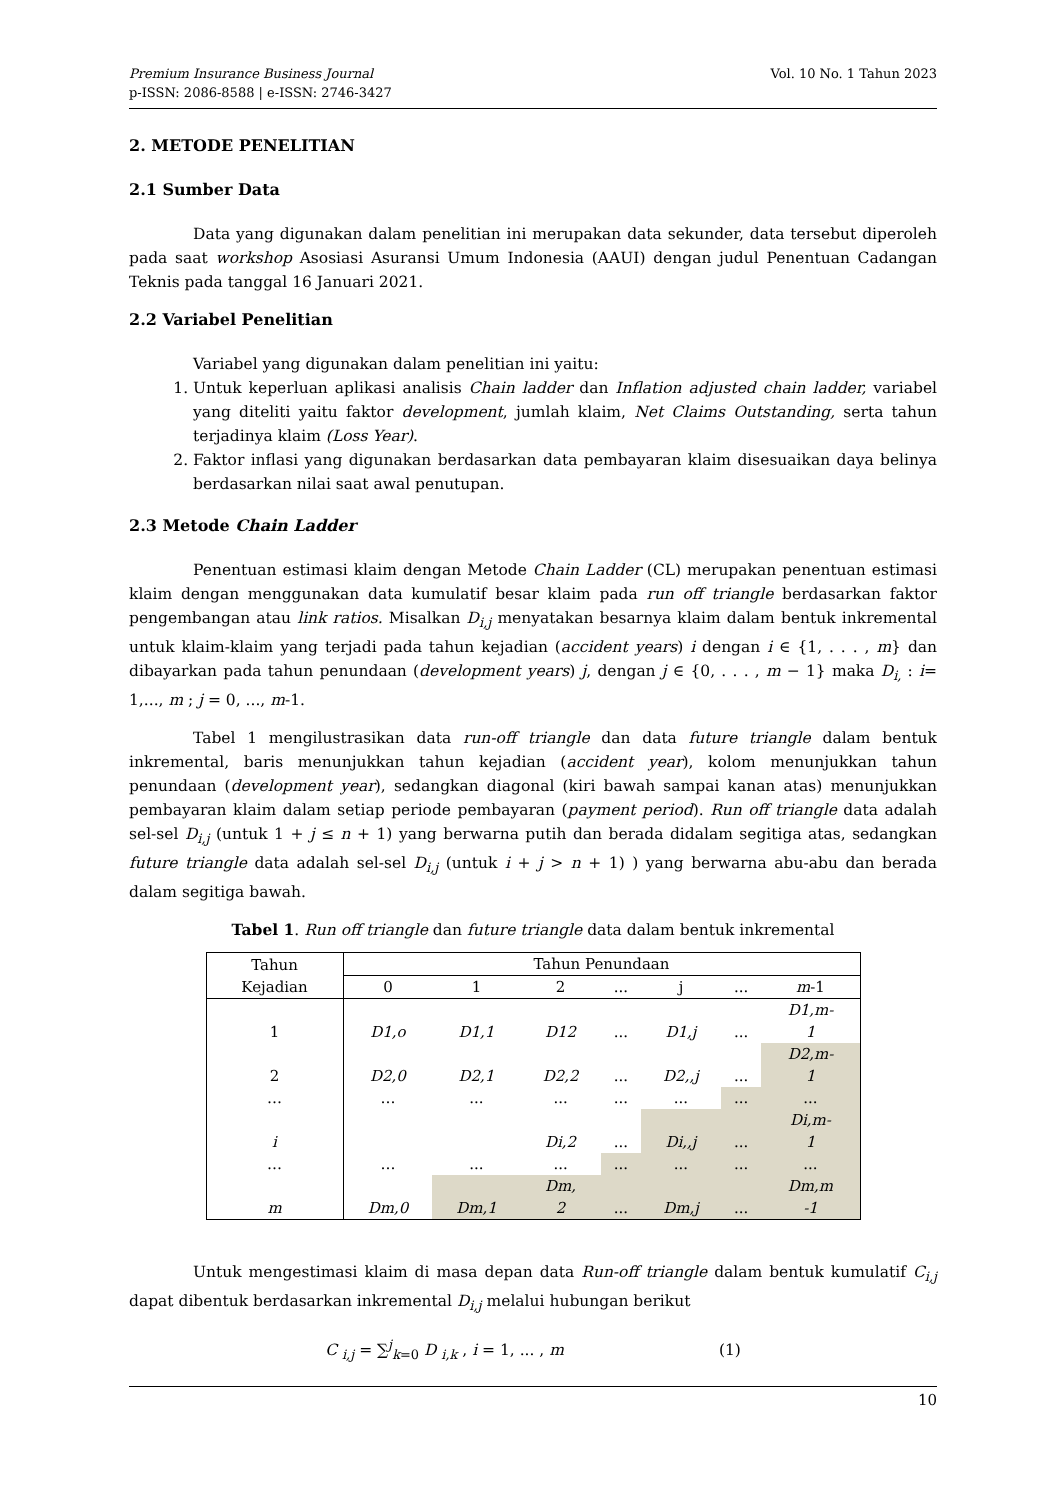Vol. 10 No. 1 Tahun 2023 Premium Insurance Business Journal
p-ISSN: 2086-8588 | e-ISSN: 2746-3427
2. METODE PENELITIAN
2.1 Sumber Data
Data yang digunakan dalam penelitian ini merupakan data sekunder, data tersebut diperoleh pada saat workshop Asosiasi Asuransi Umum Indonesia (AAUI) dengan judul Penentuan Cadangan Teknis pada tanggal 16 Januari 2021.
2.2 Variabel Penelitian
Variabel yang digunakan dalam penelitian ini yaitu:
1. Untuk keperluan aplikasi analisis Chain ladder dan Inflation adjusted chain ladder, variabel yang diteliti yaitu faktor development, jumlah klaim, Net Claims Outstanding, serta tahun terjadinya klaim (Loss Year).
2. Faktor inflasi yang digunakan berdasarkan data pembayaran klaim disesuaikan daya belinya berdasarkan nilai saat awal penutupan.
2.3 Metode Chain Ladder
Penentuan estimasi klaim dengan Metode Chain Ladder (CL) merupakan penentuan estimasi klaim dengan menggunakan data kumulatif besar klaim pada run off triangle berdasarkan faktor pengembangan atau link ratios. Misalkan D<sub>i,j</sub> menyatakan besarnya klaim dalam bentuk inkremental untuk klaim-klaim yang terjadi pada tahun kejadian (accident years) i dengan i ∈ {1, . . . , m} dan dibayarkan pada tahun penundaan (development years) j, dengan j ∈ {0, . . . , m − 1} maka D<sub>i,</sub> : i= 1,..., m ; j = 0, ..., m-1.
Tabel 1 mengilustrasikan data run-off triangle dan data future triangle dalam bentuk inkremental, baris menunjukkan tahun kejadian (accident year), kolom menunjukkan tahun penundaan (development year), sedangkan diagonal (kiri bawah sampai kanan atas) menunjukkan pembayaran klaim dalam setiap periode pembayaran (payment period). Run off triangle data adalah sel-sel D<sub>i,j</sub> (untuk 1 + j ≤ n + 1) yang berwarna putih dan berada didalam segitiga atas, sedangkan future triangle data adalah sel-sel D<sub>i,j</sub> (untuk i + j > n + 1) ) yang berwarna abu-abu dan berada dalam segitiga bawah.
Tabel 1. Run off triangle dan future triangle data dalam bentuk inkremental
| Tahun Kejadian | Tahun Penundaan | | | | | | |
| --- | --- | --- | --- | --- | --- | --- | --- |
| | 0 | 1 | 2 | ... | j | ... | m -1 |
| 1 | D1,o | D1,1 | D12 | ... | D1,j | ... | D1,m- 1 |
| 2 | D2,0 | D2,1 | D2,2 | ... | D2,,j | ... | D2,m- 1 |
| … | … | ... | ... | ... | ... | ... | ... |
| i | | | Di,2 | ... | Di,,j | ... | Di,m- 1 |
| … | … | ... | ... | ... | ... | ... | ... |
| m | Dm,0 | Dm,1 | Dm, 2 | ... | Dm,j | ... | Dm,m -1 |
Untuk mengestimasi klaim di masa depan data Run-off triangle dalam bentuk kumulatif C<sub>i,j</sub> dapat dibentuk berdasarkan inkremental D<sub>i,j</sub> melalui hubungan berikut
C <sub>i,j</sub> = ∑<sup>j</sup><sub>k=0</sub> D <sub>i,k</sub> , i = 1, ... , m (1)
10